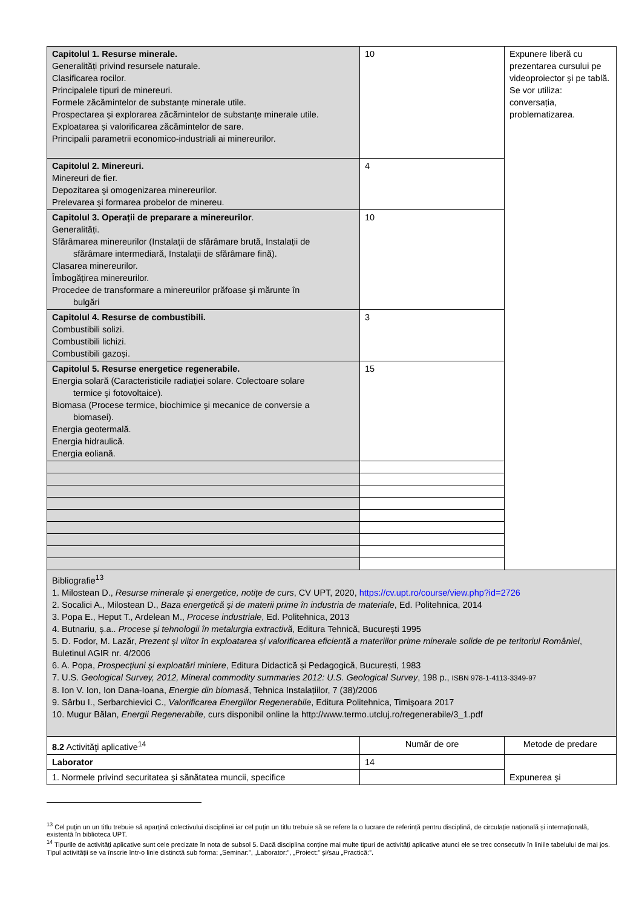| Capitolul 1. Resurse minerale. Generalități privind resursele naturale. Clasificarea rocilor. Principalele tipuri de minereuri. Formele zăcămintelor de substanțe minerale utile. Prospectarea și explorarea zăcămintelor de substanțe minerale utile. Exploatarea și valorificarea zăcămintelor de sare. Principalii parametrii economico-industriali ai minereurilor. | 10 | Expunere liberă cu prezentarea cursului pe videoproiector şi pe tablă. Se vor utiliza: conversația, problematizarea. |
| Capitolul 2. Minereuri. Minereuri de fier. Depozitarea şi omogenizarea minereurilor. Prelevarea şi formarea probelor de minereu. | 4 | |
| Capitolul 3. Operații de preparare a minereurilor . Generalități. Sfărâmarea minereurilor (Instalații de sfărâmare brută, Instalații de sfărâmare intermediară, Instalații de sfărâmare fină). Clasarea minereurilor. Îmbogățirea minereurilor. Procedee de transformare a minereurilor prăfoase şi mărunte în bulgări | 10 | |
| Capitolul 4. Resurse de combustibili. Combustibili solizi. Combustibili lichizi. Combustibili gazoși. | 3 | |
| Capitolul 5. Resurse energetice regenerabile. Energia solară (Caracteristicile radiației solare. Colectoare solare termice şi fotovoltaice). Biomasa (Procese termice, biochimice şi mecanice de conversie a biomasei). Energia geotermală. Energia hidraulică. Energia eoliană. | 15 | |
| Bibliografie<sup>13</sup> 1. Milostean D., Resurse minerale și energetice, notițe de curs , CV UPT, 2020, https://cv.upt.ro/course/view.php?id=2726 2. Socalici A., Milostean D., Baza energetică şi de materii prime în industria de materiale , Ed. Politehnica, 2014 3. Popa E., Heput T., Ardelean M., Procese industriale , Ed. Politehnica, 2013 4. Butnariu, ș.a.. Procese și tehnologii în metalurgia extractivă , Editura Tehnică, București 1995 5. D. Fodor, M. Lazăr, Prezent și viitor în exploatarea și valorificarea eficientă a materiilor prime minerale solide de pe teritoriul României , Buletinul AGIR nr. 4/2006 6. A. Popa, Prospecțiuni și exploatări miniere , Editura Didactică și Pedagogică, București, 1983 7. U.S. Geological Survey, 2012, Mineral commodity summaries 2012: U.S. Geological Survey , 198 p., ISBN 978-1-4113-3349-97 8. Ion V. Ion, Ion Dana-Ioana, Energie din biomasă , Tehnica Instalațiilor, 7 (38)/2006 9. Sârbu I., Serbarchievici C., Valorificarea Energiilor Regenerabile , Editura Politehnica, Timişoara 2017 10. Mugur Bălan, Energii Regenerabile, curs disponibil online la http://www.termo.utcluj.ro/regenerabile/3_1.pdf | | |
| 8.2 Activităţi aplicative<sup>14</sup> | Număr de ore | Metode de predare |
| Laborator | 14 | Expunerea şi |
| 1. Normele privind securitatea şi sănătatea muncii, specifice | | |
<sup>13</sup> Cel puțin un un titlu trebuie să aparțină colectivului disciplinei iar cel puțin un titlu trebuie să se refere la o lucrare de referință pentru disciplină, de circulație națională și internațională, existentă în biblioteca UPT.
<sup>14</sup> Tipurile de activități aplicative sunt cele precizate în nota de subsol 5. Dacă disciplina conține mai multe tipuri de activități aplicative atunci ele se trec consecutiv în liniile tabelului de mai jos. Tipul activității se va înscrie într-o linie distinctă sub forma: „Seminar:”, „Laborator:”, „Proiect:” și/sau „Practică:”.